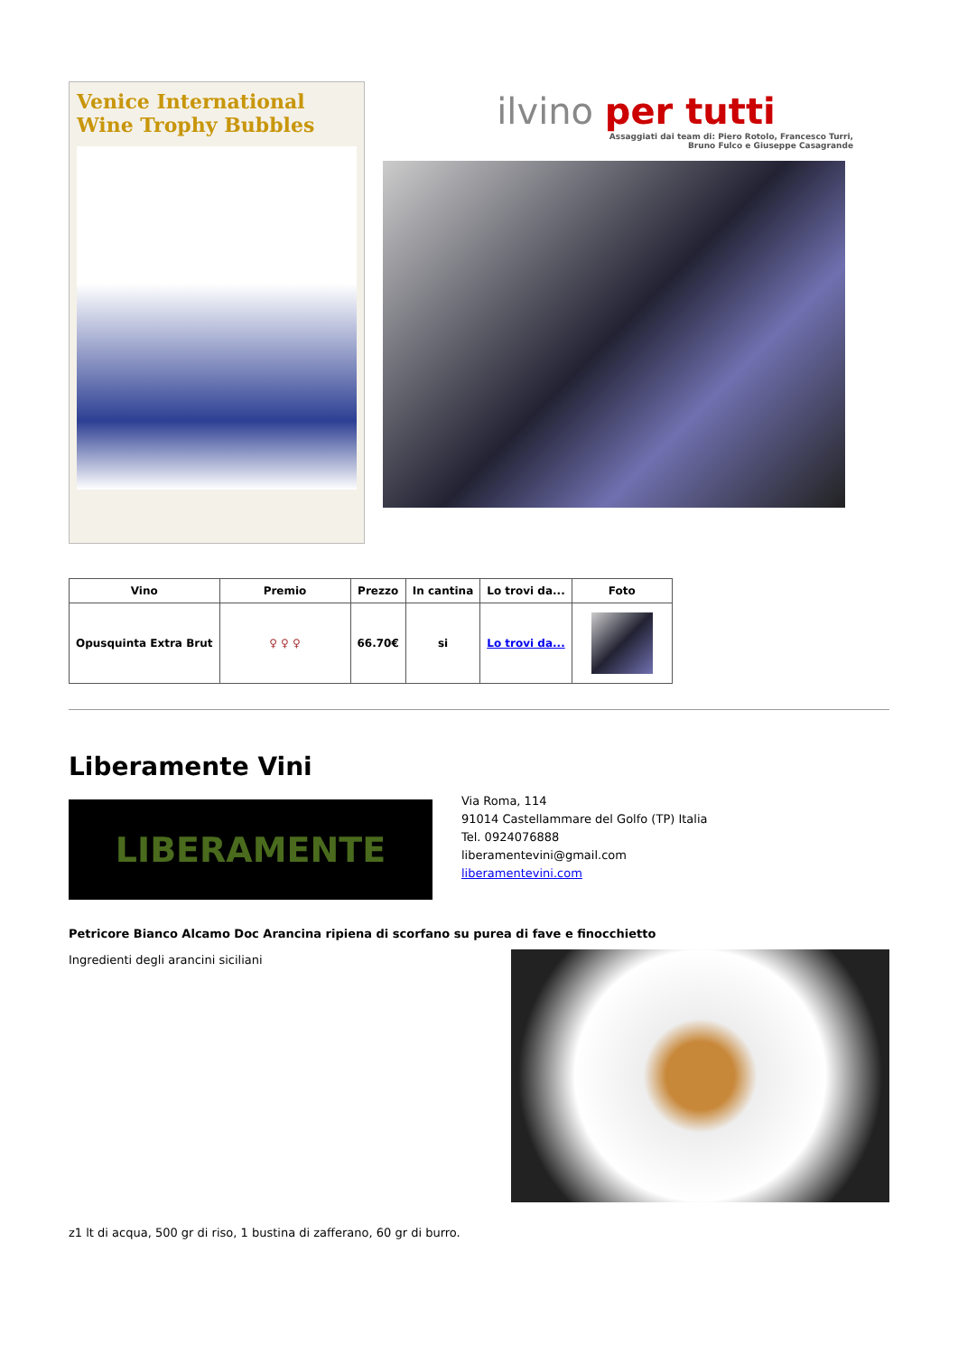Venice International Wine Trophy Bubbles
ilvino per tutti
Assaggiati dai team di: Piero Rotolo, Francesco Turri,
Bruno Fulco e Giuseppe Casagrande
| Vino | Premio | Prezzo | In cantina | Lo trovi da... | Foto |
| --- | --- | --- | --- | --- | --- |
| Opusquinta Extra Brut | ♀ ♀ ♀ | 66.70€ | si | Lo trovi da... | |
Liberamente Vini
LIBERAMENTE
Via Roma, 114
91014 Castellammare del Golfo (TP) Italia
Tel. 0924076888
liberamentevini@gmail.com
liberamentevini.com
Petricore Bianco Alcamo Doc Arancina ripiena di scorfano su purea di fave e finocchietto
Ingredienti degli arancini siciliani
z1 lt di acqua, 500 gr di riso, 1 bustina di zafferano, 60 gr di burro.